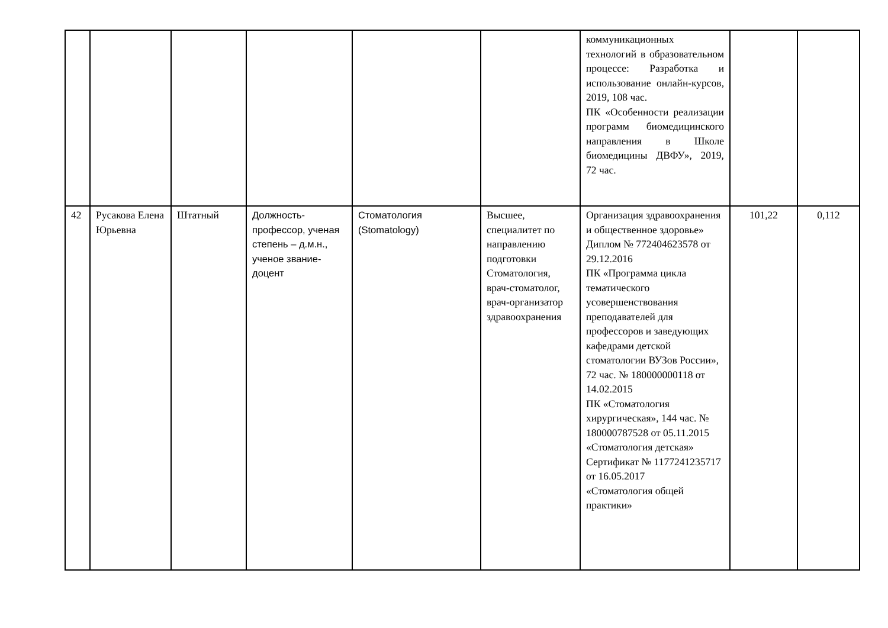| | | | | | | коммуникационных технологий в образовательном процессе: Разработка и использование онлайн-курсов, 2019, 108 час. ПК «Особенности реализации программ биомедицинского направления в Школе биомедицины ДВФУ», 2019, 72 час. | | |
| 42 | Русакова Елена Юрьевна | Штатный | Должность-профессор, ученая степень – д.м.н., ученое звание- доцент | Стоматология (Stomatology) | Высшее, специалитет по направлению подготовки Стоматология, врач-стоматолог, врач-организатор здравоохранения | Организация здравоохранения и общественное здоровье» Диплом № 772404623578 от 29.12.2016 ПК «Программа цикла тематического усовершенствования преподавателей для профессоров и заведующих кафедрами детской стоматологии ВУЗов России», 72 час. № 180000000118 от 14.02.2015 ПК «Стоматология хирургическая», 144 час. № 180000787528 от 05.11.2015 «Стоматология детская» Сертификат № 1177241235717 от 16.05.2017 «Стоматология общей практики» | 101,22 | 0,112 |